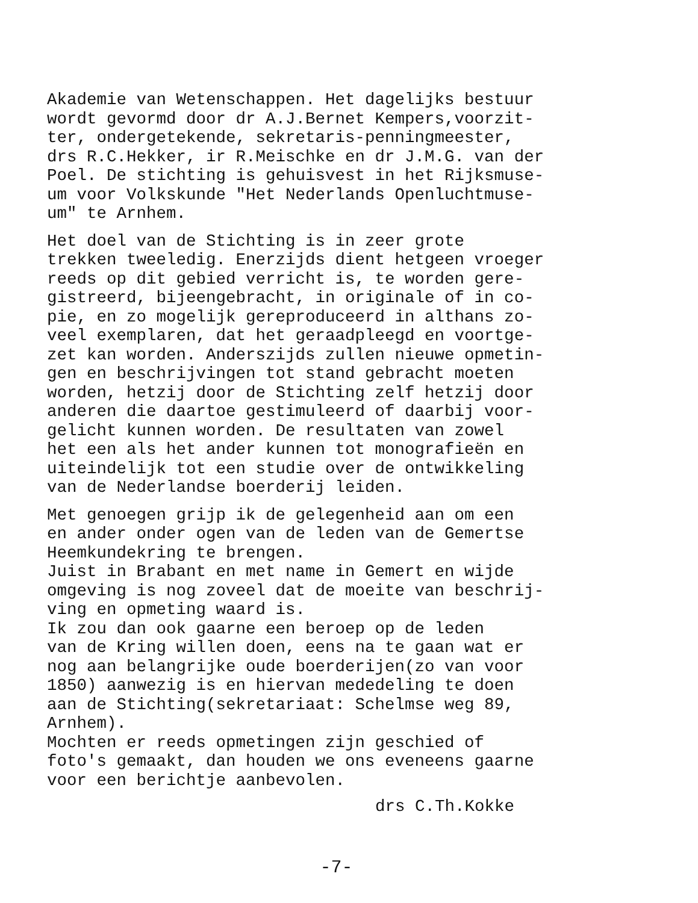Akademie van Wetenschappen. Het dagelijks bestuur wordt gevormd door dr A.J.Bernet Kempers,voorzit- ter, ondergetekende, sekretaris-penningmeester, drs R.C.Hekker, ir R.Meischke en dr J.M.G. van der Poel. De stichting is gehuisvest in het Rijksmuse- um voor Volkskunde "Het Nederlands Openluchtmuse- um" te Arnhem.
Het doel van de Stichting is in zeer grote trekken tweeledig. Enerzijds dient hetgeen vroeger reeds op dit gebied verricht is, te worden gere- gistreerd, bijeengebracht, in originale of in co- pie, en zo mogelijk gereproduceerd in althans zo- veel exemplaren, dat het geraadpleegd en voortge- zet kan worden. Anderszijds zullen nieuwe opmetin- gen en beschrijvingen tot stand gebracht moeten worden, hetzij door de Stichting zelf hetzij door anderen die daartoe gestimuleerd of daarbij voor- gelicht kunnen worden. De resultaten van zowel het een als het ander kunnen tot monografieën en uiteindelijk tot een studie over de ontwikkeling van de Nederlandse boerderij leiden.
Met genoegen grijp ik de gelegenheid aan om een en ander onder ogen van de leden van de Gemertse Heemkundekring te brengen.
Juist in Brabant en met name in Gemert en wijde omgeving is nog zoveel dat de moeite van beschrij- ving en opmeting waard is.
Ik zou dan ook gaarne een beroep op de leden van de Kring willen doen, eens na te gaan wat er nog aan belangrijke oude boerderijen(zo van voor 1850) aanwezig is en hiervan mededeling te doen aan de Stichting(sekretariaat: Schelmse weg 89, Arnhem).
Mochten er reeds opmetingen zijn geschied of foto's gemaakt, dan houden we ons eveneens gaarne voor een berichtje aanbevolen.
drs C.Th.Kokke
-7-